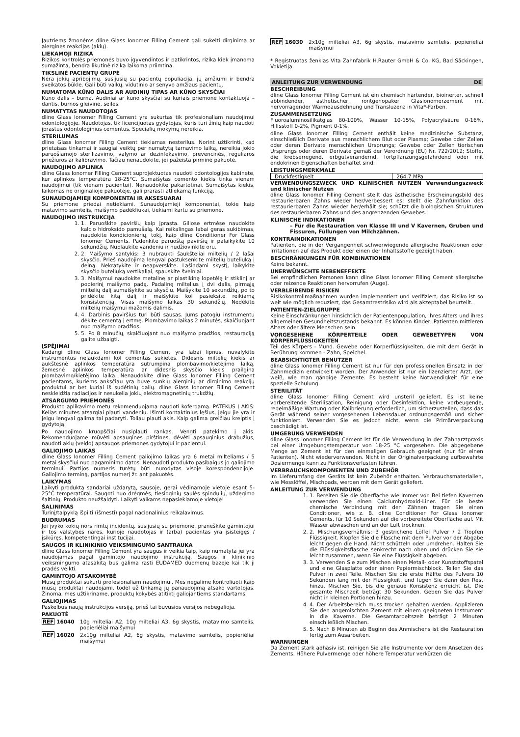Jautriems žmonėms dline Glass Ionomer Filling Cement gali sukelti dirginimą ar alergines reakcijas (akių).
LIEKAMOJI RIZIKA
Rizikos kontrolės priemonės buvo įgyvendintos ir patikrintos, rizika kiek įmanoma sumažinta, bendra likutinė rizika laikoma priimtina.
TIKSLINĖ PACIENTŲ GRUPĖ
Nėra jokių apribojimų, susijusių su pacientų populiacija, jų amžiumi ir bendra sveikatos būkle. Gali būti vaikų, vidutinio ar senyvo amžiaus pacientų.
NUMATOMA KŪNO DALIS AR AUDINIŲ TIPAS AR KŪNO SKYSČIAI
Kūno dalis – burna. Audiniai ar kūno skysčiai su kuriais priemonė kontaktuoja – dantis, burnos gleivinė, seilės.
NUMATYTAS NAUDOTOJAS
dline Glass Ionomer Filling Cement yra sukurtas tik profesionaliam naudojimui odontologijoje. Naudotojas, tik licencijuotas gydytojas, kuris turi žinių kaip naudoti įprastus odontologinius cementus. Specialių mokymų nereikia.
STERILUMAS
dline Glass Ionomer Filling Cement tiekiamas nesterilus. Norint užtikrinti, kad prietaisas tinkamai ir saugiai veiktų per numatytą tarnavimo laiką, nereikia jokio paruošiamojo sterilizavimo, valymo ar dezinfekavimo, prevencinės, reguliaros priežiūros ar kalibravimo. Tačiau nenaudokite, jei pažeista pirminė pakuotė.
NAUDOJIMO APLINKA
dline Glass Ionomer Filling Cement suprojektuotas naudoti odontologijos kabinete, kur aplinkos temperatūra 18-25°C. Sumaišytas cemento kiekis tinka vienam naudojimui (tik vienam pacientui). Nenaudokite pakartotinai. Sumaišytas kiekis, laikomas ne originalioje pakuotėje, gali prarasti atliekamą funkciją.
SUNAUDOJAMIEJI KOMPONENTAI IR AKSESUARAI
Su priemone priedai netiekiami. Sunaudojamieji komponentai, tokie kaip matavimo samtelis, maišymo padėkliukai, tiekiami kartu su priemone.
NAUDOJIMO INSTRUKCIJA
1. 1. Paruoškite paviršių kaip įprasta. Giliose ertmėse naudokite kalcio hidroksido pamušalą. Kai reikalingas labai geras sukibimas, naudokite kondicionierių, tokį, kaip dline Conditioner For Glass Ionomer Cements. Padenkite paruoštą paviršių ir palaikykite 10 sekundžių. Nuplaukite vandeniu ir nudžiovinkite oru.
2. 2. Maišymo santykis: 3 nubraukti šaukšteliai miltelių / 2 lašai skysčio. Prieš naudojimą lengvai pastuksenkite miltelių buteliuką į delną. Nekratykite ir neapverskite. Lašindami skystį, laikykite skysčio buteliuką vertikaliai, spauskite švelniai.
3. 3. Maišymui naudokite metalinę ar plastikinę lopetėlę ir stiklinį ar popierinį maišymo padą. Padalinę miltelius į dvi dalis, pirmąją miltelių dalį sumaišykite su skysčiu. Maišykite 10 sekundžių, po to pridėkite kitą dalį ir maišykite kol pasieksite reikiamą konsistenciją. Visas maišymo laikas 30 sekundžių. Nedėkite miltelių maišymui mažomis dalimis.
4. 4. Darbinis paviršius turi būti sausas. Jums patogiu instrumentu dėkite cementą į ertmę. Plombavimo laikas 2 minutės, skaičiuojant nuo maišymo pradžios.
5. 5. Po 8 minučių, skaičiuojant nuo maišymo pradžios, restauraciją galite užbaigti.
ĮSPĖJIMAI
Kadangi dline Glass Ionomer Filling Cement yra labai lipnus, nuvalykite instrumentus nelaukdami kol cementas sukietės. Didesnis miltelių kiekis ar aukštesnė aplinkos temperatūra sutrumpina plombavimo/kietėjimo laiką, žemesnė aplinkos temperatūra ar didesnis skysčio kiekis prailgina plombavimo/kietėjimo laiką. Nenaudokite dline Glass Ionomer Filling Cement pacientams, kuriems anksčiau yra buvę sunkių alerginių ar dirginimo reakcijų produktui ar bet kuriai iš sudėtinių dalių. dline Glass Ionomer Filling Cement neskleidžia radiacijos ir nesukelia jokių elektromagnetinių trukdžių.
ATSARGUMO PRIEMONĖS
Produkto aplikavimo metu rekomenduojama naudoti koferdamą. PATEKUS Į AKIS: Kelias minutes atsargiai plauti vandeniu. Išimti kontaktinius lęšius, jeigu jie yra ir jeigu lengvai galima tai padaryti. Toliau plauti akis. Kaip galima greičiau kreiptis į gydytoją.
Po naudojimo kruopščiai nusiplauti rankas. Vengti patekimo į akis. Rekomenduojame mūvėti apsaugines pirštines, dėvėti apsauginius drabužius, naudoti akių (veido) apsaugos priemones gydytojui ir pacientui.
GALIOJIMO LAIKAS
dline Glass Ionomer Filling Cement galiojimo laikas yra 6 metai milteliams / 5 metai skysčiui nuo pagaminimo datos. Nenaudoti produkto pasibaigus jo galiojimo terminui. Partijos numeris turėtų būti nurodytas visoje korespondencijoje. Galiojimo terminą, partijos numerį žr. ant pakuotės.
LAIKYMAS
Laikyti produktą sandariai uždarytą, sausoje, gerai vėdinamoje vietoje esant 5-25°C temperatūrai. Saugoti nuo drėgmės, tiesioginių saulės spindulių, uždegimo šaltinių. Produkto neužšaldyti. Laikyti vaikams nepasiekiamoje vietoje!
ŠALINIMAS
Turinį/talpyklą išpilti (išmesti) pagal nacionalinius reikalavimus.
BUDRUMAS
Jei įvyko kokių nors rimtų incidentų, susijusių su priemone, praneškite gamintojui ir tos valstybės narės, kurioje naudotojas ir (arba) pacientas yra įsisteigęs / įsikūręs, kompetentingai institucijai.
SAUGOS IR KLINIKINIO VEIKSMINGUMO SANTRAUKA
dline Glass Ionomer Filling Cement yra saugus ir veikia taip, kaip numatyta jei yra naudojamas pagal gamintojo naudojimo instrukciją. Saugos ir klinikinio veiksmingumo atasakitą bus galima rasti EUDAMED duomenų bazėje kai tik ji pradės veikti.
GAMINTOJO ATSAKOMYBĖ
Mūsų produktai sukurti profesionaliam naudojimui. Mes negalime kontroliuoti kaip mūsų produktai naudojami, todėl už tinkamą jų panaudojimą atsako vartotojas. Žinoma, mes užtikriname, produktų kokybės atitiktį galiojantiems standartams.
GALIOJIMAS
Paskelbus naują instrukcijos versiją, prieš tai buvusios versijos nebegalioja.
PAKUOTĖ
REF 16040 10g milteliai A2, 10g milteliai A3, 6g skystis, matavimo samtelis, popieriėliai maišymui
REF 16020 2x10g milteliai A2, 6g skystis, matavimo samtelis, popieriėliai maišymui
REF 16030 2x10g milteliai A3, 6g skystis, matavimo samtelis, popieriėliai maišymui
* Registruotas ženklas Vita Zahnfabrik H.Rauter GmbH & Co. KG, Bad Säckingen, Vokietija.
ANLEITUNG ZUR VERWENDUNG DE
BESCHREIBUNG
dline Glass Ionomer Filling Cement ist ein chemisch härtender, bioinerter, schnell abbindender, ästhetischer, röntgenopaker Glasionomerzement mit hervorragender Wärmeausdehnung und Transluzenz in Vita*-Farben.
ZUSAMMENSETZUNG
Fluoroaluminosilikatglas 80-100%, Wasser 10-15%, Polyacrylsäure 0-16%, Hilfsstoff 0-2%, Pigment 0-1%.
dline Glass Ionomer Filling Cement enthält keine medizinische Substanz, einschließlich Derivate aus menschlichem Blut oder Plasma; Gewebe oder Zellen oder deren Derivate menschlichen Ursprungs; Gewebe oder Zellen tierischen Ursprungs oder deren Derivate gemäß der Verordnung (EU) Nr. 722/2012; Stoffe, die krebserregend, erbgutverändernd, fortpflanzungsgefährdend oder mit endokrinen Eigenschaften behaftet sind.
LEISTUNGSMERKMALE
| Druckfestigkeit | 264.7 MPa |
VERWENDUNGSZWECK UND KLINISCHER NUTZEN Verwendungszweck und klinischer Nutzen
dline Glass Ionomer Filling Cement stellt das ästhetische Erscheinungsbild des restaurierbaren Zahns wieder her/verbessert es; stellt die Zahnfunktion des restaurierbaren Zahns wieder her/erhält sie; schützt die biologischen Strukturen des restaurierbaren Zahns und des angrenzenden Gewebes.
KLINISCHE INDIKATIONEN
– Für die Restauration von Klasse III und V Kavernen, Gruben und Fissuren, Füllungen von Milchzähnen.
KONTRAINDIKATIONEN
Patienten, die in der Vergangenheit schwerwiegende allergische Reaktionen oder Irritationen auf das Produkt oder einen der Inhaltsstoffe gezeigt haben.
BESCHRÄNKUNGEN FÜR KOMBINATIONEN
Keine bekannt.
UNERWÜNSCHTE NEBENEFFEKTE
Bei empfindlichen Personen kann dline Glass Ionomer Filling Cement allergische oder reizende Reaktionen hervorrufen (Auge).
VERBLEIBENDE RISIKEN
Risikokontrollmaßnahmen wurden implementiert und verifiziert, das Risiko ist so weit wie möglich reduziert, das Gesamtrestrisiko wird als akzeptabel beurteilt.
PATIENTEN-ZIELGRUPPE
Keine Einschränkungen hinsichtlich der Patientenpopulation, ihres Alters und ihres allgemeinen Gesundheitszustands bekannt. Es können Kinder, Patienten mittleren Alters oder ältere Menschen sein.
VORGESEHENE KÖRPERTEILE ODER GEWEBETYPEN VON KÖRPERFLÜSSIGKEITEN
Teil des Körpers - Mund. Gewebe oder Körperflüssigkeiten, die mit dem Gerät in Berührung kommen - Zahn, Speichel.
BEABSICHTIGTER BENUTZER
dline Glass Ionomer Filling Cement ist nur für den professionellen Einsatz in der Zahnmedizin entwickelt worden. Der Anwender ist nur ein lizenzierter Arzt, der weiß, wie man gängige Zemente. Es besteht keine Notwendigkeit für eine spezielle Schulung.
STERILITÄT
dline Glass Ionomer Filling Cement wird unsteril geliefert. Es ist keine vorbereitende Sterilisation, Reinigung oder Desinfektion, keine vorbeugende, regelmäßige Wartung oder Kalibrierung erforderlich, um sicherzustellen, dass das Gerät während seiner vorgesehenen Lebensdauer ordnungsgemäß und sicher funktioniert. Verwenden Sie es jedoch nicht, wenn die Primärverpackung beschädigt ist.
UMGEBUNG VERWENDEN
dline Glass Ionomer Filling Cement ist für die Verwendung in der Zahnarztpraxis bei einer Umgebungstemperatur von 18-25 °C vorgesehen. Die abgegebene Menge an Zement ist für den einmaligen Gebrauch geeignet (nur für einen Patienten). Nicht wiederverwenden. Nicht in der Originalverpackung aufbewahrte Dosiermenge kann zu Funktionsverlusten führen.
VERBRAUCHSKOMPONENTEN UND ZUBEHÖR
Im Lieferumfang des Geräts ist kein Zubehör enthalten. Verbrauchsmaterialien, wie Messlöffel, Mischpads, werden mit dem Gerät geliefert.
ANLEITUNG ZUR VERWENDUNG
1. 1. Bereiten Sie die Oberfläche wie immer vor. Bei tiefen Kavernen verwenden Sie einen Calciumhydroxid-Liner. Für die beste chemische Verbindung mit den Zähnen tragen Sie einen Conditioner, wie z. B. dline Conditioner For Glass Ionomer Cements, für 10 Sekunden auf die vorbereitete Oberfläche auf. Mit Wasser abwaschen und an der Luft trocknen.
2. 2. Mischungsverhältnis: 3 gestrichene Löffel Pulver / 2 Tropfen Flüssigkeit. Klopfen Sie die Flasche mit dem Pulver vor der Abgabe leicht gegen die Hand. Nicht schütteln oder umdrehen. Halten Sie die Flüssigkeitsflasche senkrecht nach oben und drücken Sie sie leicht zusammen, wenn Sie eine Flüssigkeit abgeben.
3. 3. Verwenden Sie zum Mischen einen Metall- oder Kunststoffspatel und eine Glasplatte oder einen Papiermischblock. Teilen Sie das Pulver in zwei Teile. Mischen Sie die erste Hälfte des Pulvers 10 Sekunden lang mit der Flüssigkeit, und fügen Sie dann den Rest hinzu. Mischen Sie, bis die genaue Konsistenz erreicht ist. Die gesamte Mischzeit beträgt 30 Sekunden. Geben Sie das Pulver nicht in kleinen Portionen hinzu.
4. 4. Der Arbeitsbereich muss trocken gehalten werden. Applizieren Sie den angemischten Zement mit einem geeigneten Instrument in die Kaverne. Die Gesamtarbeitszeit beträgt 2 Minuten einschließlich Mischen.
5. 5. Nach 8 Minuten ab Beginn des Anmischens ist die Restauration fertig zum Ausarbeiten.
WARNUNGEN
Da Zement stark adhäsiv ist, reinigen Sie alle Instrumente vor dem Ansetzen des Zements. Höhere Pulvermenge oder höhere Temperatur verkürzen die